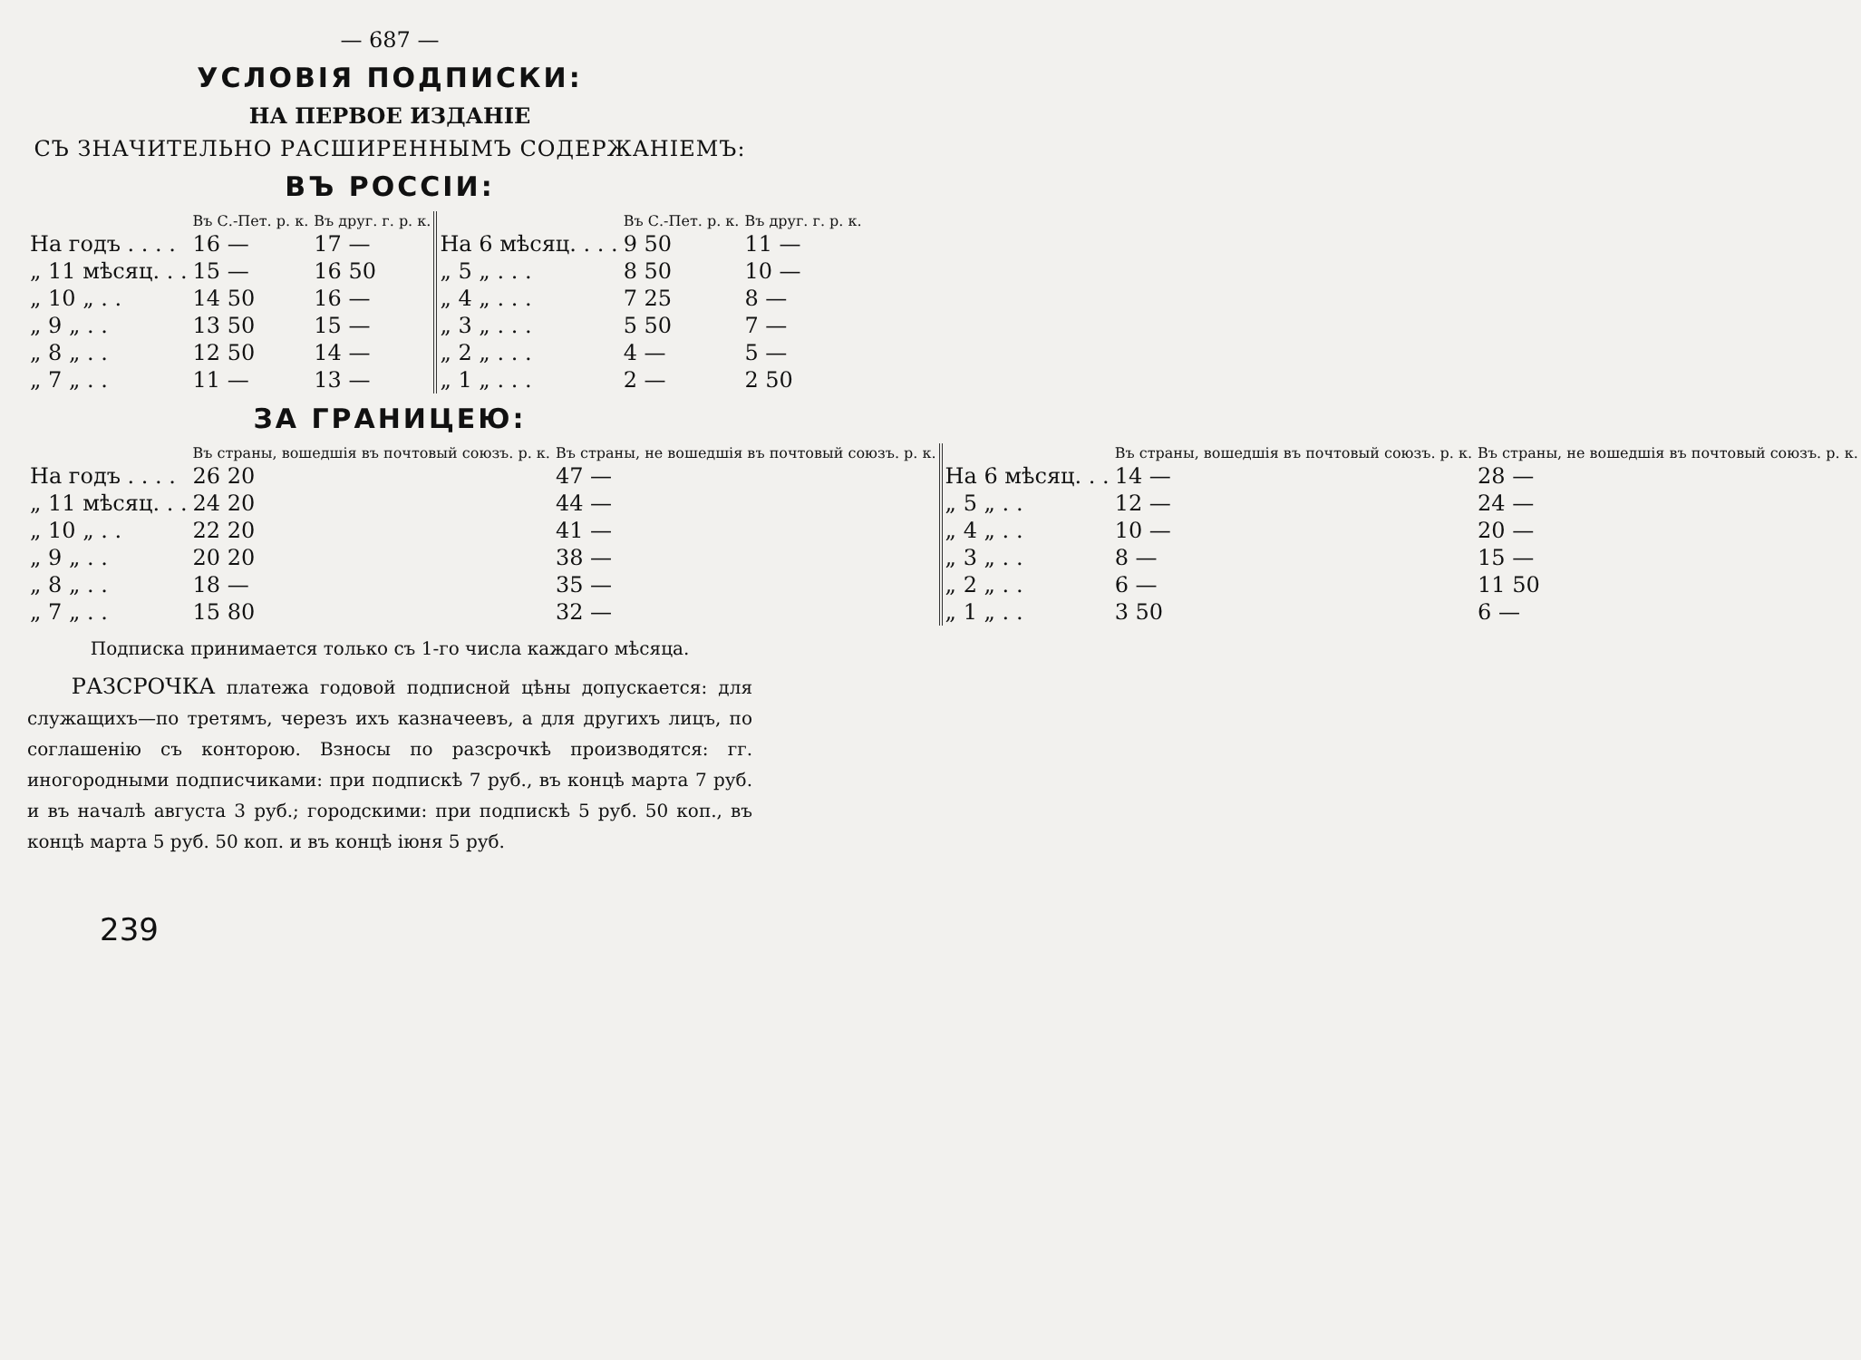— 687 —
УСЛОВІЯ ПОДПИСКИ:
НА ПЕРВОЕ ИЗДАНІЕ
СЪ ЗНАЧИТЕЛЬНО РАСШИРЕННЫМЪ СОДЕРЖАНІЕМЪ:
ВЪ РОССІИ:
| | Въ С.-Пет. р. к. | Въ друг. г. р. к. | | Въ С.-Пет. р. к. | Въ друг. г. р. к. |
| --- | --- | --- | --- | --- | --- |
| На годъ . . . . | 16 — | 17 — | На 6 мѣсяц. . . . | 9 50 | 11 — |
| „ 11 мѣсяц. . . | 15 — | 16 50 | „ 5 „ . . . | 8 50 | 10 — |
| „ 10 „ . . | 14 50 | 16 — | „ 4 „ . . . | 7 25 | 8 — |
| „ 9 „ . . | 13 50 | 15 — | „ 3 „ . . . | 5 50 | 7 — |
| „ 8 „ . . | 12 50 | 14 — | „ 2 „ . . . | 4 — | 5 — |
| „ 7 „ . . | 11 — | 13 — | „ 1 „ . . . | 2 — | 2 50 |
ЗА ГРАНИЦЕЮ:
| | Въ страны, вошедшія въ почтовый союзъ. р. к. | Въ страны, не вошедшія въ почтовый союзъ. р. к. | | Въ страны, вошедшія въ почтовый союзъ. р. к. | Въ страны, не вошедшія въ почтовый союзъ. р. к. |
| --- | --- | --- | --- | --- | --- |
| На годъ . . . . | 26 20 | 47 — | На 6 мѣсяц. . . | 14 — | 28 — |
| „ 11 мѣсяц. . . | 24 20 | 44 — | „ 5 „ . . | 12 — | 24 — |
| „ 10 „ . . | 22 20 | 41 — | „ 4 „ . . | 10 — | 20 — |
| „ 9 „ . . | 20 20 | 38 — | „ 3 „ . . | 8 — | 15 — |
| „ 8 „ . . | 18 — | 35 — | „ 2 „ . . | 6 — | 11 50 |
| „ 7 „ . . | 15 80 | 32 — | „ 1 „ . . | 3 50 | 6 — |
Подписка принимается только съ 1-го числа каждаго мѣсяца.
РАЗСРОЧКА платежа годовой подписной цѣны допускается: для служащихъ—по третямъ, черезъ ихъ казначеевъ, а для другихъ лицъ, по соглашенію съ конторою. Взносы по разсрочкѣ производятся: гг. иногородными подписчиками: при подпискѣ 7 руб., въ концѣ марта 7 руб. и въ началѣ августа 3 руб.; городскими: при подпискѣ 5 руб. 50 коп., въ концѣ марта 5 руб. 50 коп. и въ концѣ іюня 5 руб.
239